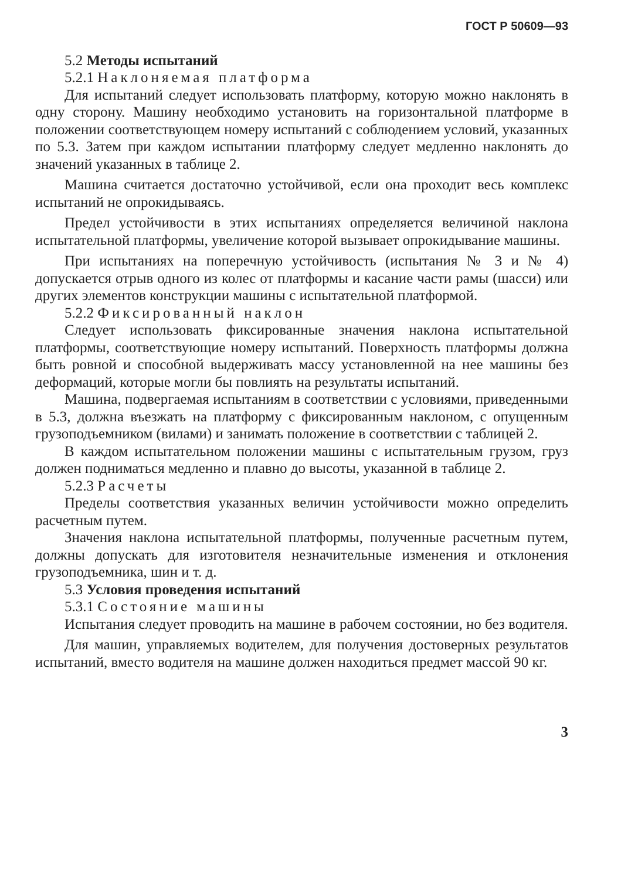ГОСТ Р 50609—93
5.2 Методы испытаний
5.2.1 Наклоняемая платформа
Для испытаний следует использовать платформу, которую можно наклонять в одну сторону. Машину необходимо установить на горизонтальной платформе в положении соответствующем номеру испытаний с соблюдением условий, указанных по 5.3. Затем при каждом испытании платформу следует медленно наклонять до значений указанных в таблице 2.
Машина считается достаточно устойчивой, если она проходит весь комплекс испытаний не опрокидываясь.
Предел устойчивости в этих испытаниях определяется величиной наклона испытательной платформы, увеличение которой вызывает опрокидывание машины.
При испытаниях на поперечную устойчивость (испытания № 3 и № 4) допускается отрыв одного из колес от платформы и касание части рамы (шасси) или других элементов конструкции машины с испытательной платформой.
5.2.2 Фиксированный наклон
Следует использовать фиксированные значения наклона испытательной платформы, соответствующие номеру испытаний. Поверхность платформы должна быть ровной и способной выдерживать массу установленной на нее машины без деформаций, которые могли бы повлиять на результаты испытаний.
Машина, подвергаемая испытаниям в соответствии с условиями, приведенными в 5.3, должна въезжать на платформу с фиксированным наклоном, с опущенным грузоподъемником (вилами) и занимать положение в соответствии с таблицей 2.
В каждом испытательном положении машины с испытательным грузом, груз должен подниматься медленно и плавно до высоты, указанной в таблице 2.
5.2.3 Расчеты
Пределы соответствия указанных величин устойчивости можно определить расчетным путем.
Значения наклона испытательной платформы, полученные расчетным путем, должны допускать для изготовителя незначительные изменения и отклонения грузоподъемника, шин и т. д.
5.3 Условия проведения испытаний
5.3.1 Состояние машины
Испытания следует проводить на машине в рабочем состоянии, но без водителя.
Для машин, управляемых водителем, для получения достоверных результатов испытаний, вместо водителя на машине должен находиться предмет массой 90 кг.
3